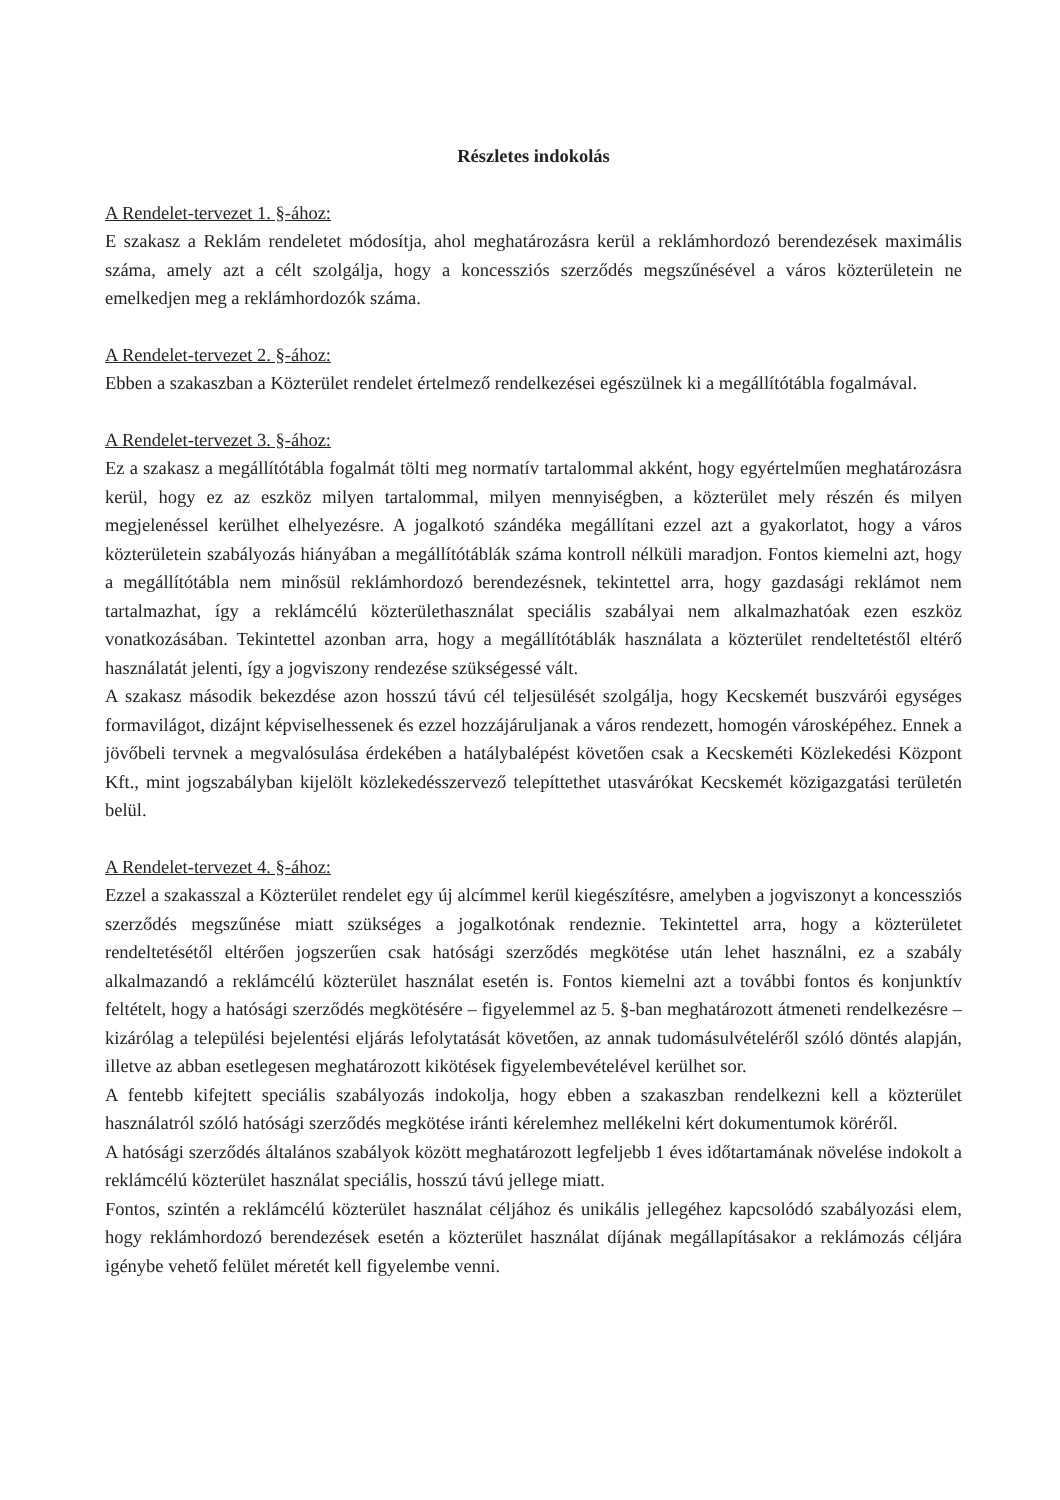Részletes indokolás
A Rendelet-tervezet 1. §-ához:
E szakasz a Reklám rendeletet módosítja, ahol meghatározásra kerül a reklámhordozó berendezések maximális száma, amely azt a célt szolgálja, hogy a koncessziós szerződés megszűnésével a város közterületein ne emelkedjen meg a reklámhordozók száma.
A Rendelet-tervezet 2. §-ához:
Ebben a szakaszban a Közterület rendelet értelmező rendelkezései egészülnek ki a megállítótábla fogalmával.
A Rendelet-tervezet 3. §-ához:
Ez a szakasz a megállítótábla fogalmát tölti meg normatív tartalommal akként, hogy egyértelműen meghatározásra kerül, hogy ez az eszköz milyen tartalommal, milyen mennyiségben, a közterület mely részén és milyen megjelenéssel kerülhet elhelyezésre. A jogalkotó szándéka megállítani ezzel azt a gyakorlatot, hogy a város közterületein szabályozás hiányában a megállítótáblák száma kontroll nélküli maradjon. Fontos kiemelni azt, hogy a megállítótábla nem minősül reklámhordozó berendezésnek, tekintettel arra, hogy gazdasági reklámot nem tartalmazhat, így a reklámcélú közterülethasználat speciális szabályai nem alkalmazhatóak ezen eszköz vonatkozásában. Tekintettel azonban arra, hogy a megállítótáblák használata a közterület rendeltetéstől eltérő használatát jelenti, így a jogviszony rendezése szükségessé vált.
A szakasz második bekezdése azon hosszú távú cél teljesülését szolgálja, hogy Kecskemét buszvárói egységes formavilágot, dizájnt képviselhessenek és ezzel hozzájáruljanak a város rendezett, homogén városképéhez. Ennek a jövőbeli tervnek a megvalósulása érdekében a hatálybalépést követően csak a Kecskeméti Közlekedési Központ Kft., mint jogszabályban kijelölt közlekedésszervező telepíttethet utasvárókat Kecskemét közigazgatási területén belül.
A Rendelet-tervezet 4. §-ához:
Ezzel a szakasszal a Közterület rendelet egy új alcímmel kerül kiegészítésre, amelyben a jogviszonyt a koncessziós szerződés megszűnése miatt szükséges a jogalkotónak rendeznie. Tekintettel arra, hogy a közterületet rendeltetésétől eltérően jogszerűen csak hatósági szerződés megkötése után lehet használni, ez a szabály alkalmazandó a reklámcélú közterület használat esetén is. Fontos kiemelni azt a további fontos és konjunktív feltételt, hogy a hatósági szerződés megkötésére – figyelemmel az 5. §-ban meghatározott átmeneti rendelkezésre – kizárólag a települési bejelentési eljárás lefolytatását követően, az annak tudomásulvételéről szóló döntés alapján, illetve az abban esetlegesen meghatározott kikötések figyelembevételével kerülhet sor.
A fentebb kifejtett speciális szabályozás indokolja, hogy ebben a szakaszban rendelkezni kell a közterület használatról szóló hatósági szerződés megkötése iránti kérelemhez mellékelni kért dokumentumok köréről.
A hatósági szerződés általános szabályok között meghatározott legfeljebb 1 éves időtartamának növelése indokolt a reklámcélú közterület használat speciális, hosszú távú jellege miatt.
Fontos, szintén a reklámcélú közterület használat céljához és unikális jellegéhez kapcsolódó szabályozási elem, hogy reklámhordozó berendezések esetén a közterület használat díjának megállapításakor a reklámozás céljára igénybe vehető felület méretét kell figyelembe venni.